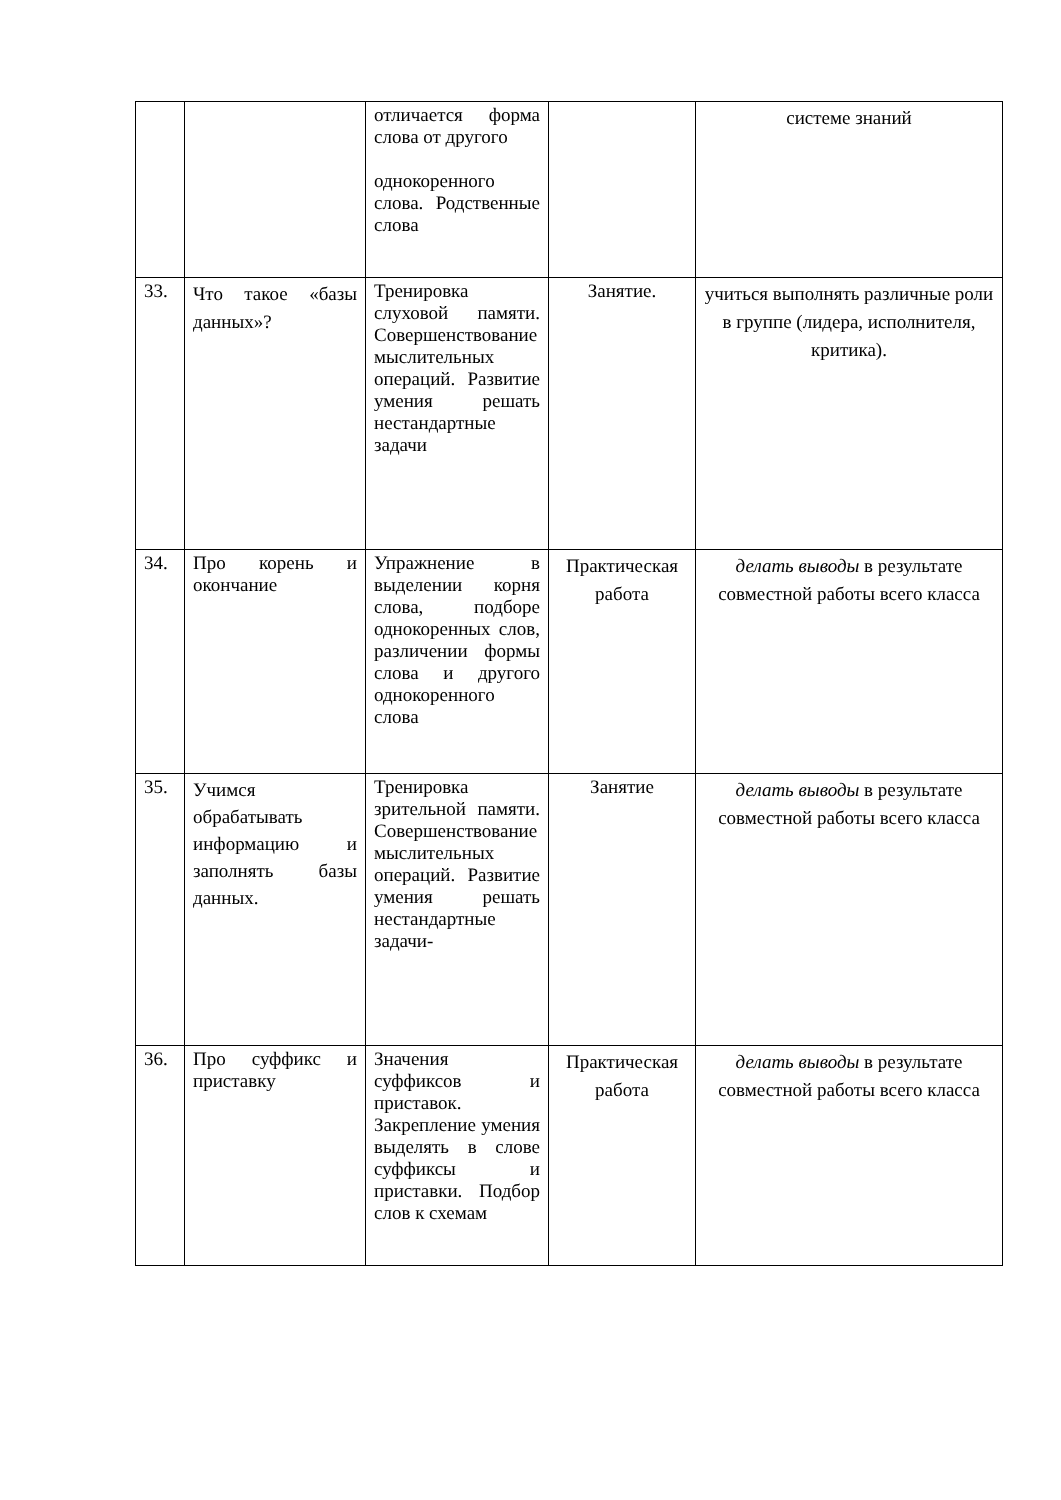| | | отличается форма слова от другого однокоренного слова. Родственные слова | | системе знаний |
| 33. | Что такое «базы данных»? | Тренировка слуховой памяти. Совершенствование мыслительных операций. Развитие умения решать нестандартные задачи | Занятие. | учиться выполнять различные роли в группе (лидера, исполнителя, критика). |
| 34. | Про корень и окончание | Упражнение в выделении корня слова, подборе однокоренных слов, различении формы слова и другого однокоренного слова | Практическая работа | делать выводы в результате совместной работы всего класса |
| 35. | Учимся обрабатывать информацию и заполнять базы данных. | Тренировка зрительной памяти. Совершенствование мыслительных операций. Развитие умения решать нестандартные задачи- | Занятие | делать выводы в результате совместной работы всего класса |
| 36. | Про суффикс и приставку | Значения суффиксов и приставок. Закрепление умения выделять в слове суффиксы и приставки. Подбор слов к схемам | Практическая работа | делать выводы в результате совместной работы всего класса |